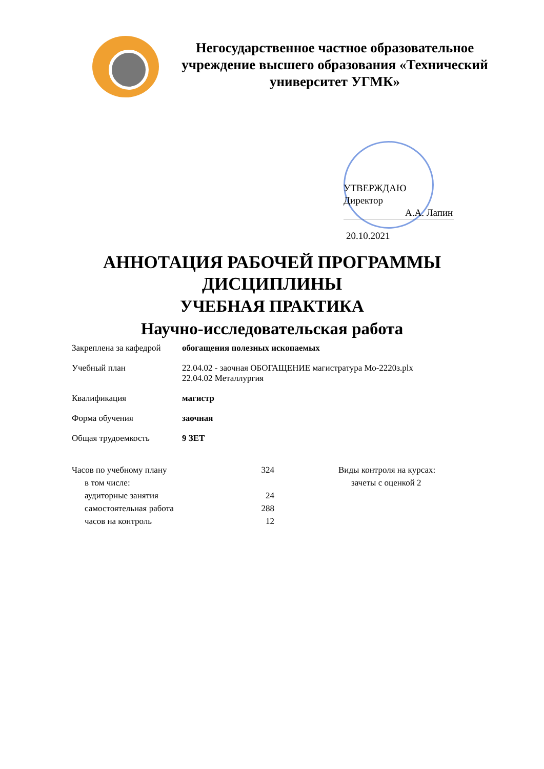Негосударственное частное образовательное учреждение высшего образования «Технический университет УГМК»
УТВЕРЖДАЮ
Директор
А.А. Лапин
20.10.2021
АННОТАЦИЯ РАБОЧЕЙ ПРОГРАММЫ
ДИСЦИПЛИНЫ
УЧЕБНАЯ ПРАКТИКА
Научно-исследовательская работа
| Закреплена за кафедрой | обогащения полезных ископаемых |
| Учебный план | 22.04.02 - заочная ОБОГАЩЕНИЕ магистратура Мо-2220з.plx 22.04.02 Металлургия |
| Квалификация | магистр |
| Форма обучения | заочная |
| Общая трудоемкость | 9 ЗЕТ |
| Часов по учебному плану | 324 | | Виды контроля на курсах: |
| в том числе: | | | зачеты с оценкой 2 |
| аудиторные занятия | 24 | | |
| самостоятельная работа | 288 | | |
| часов на контроль | 12 | | |